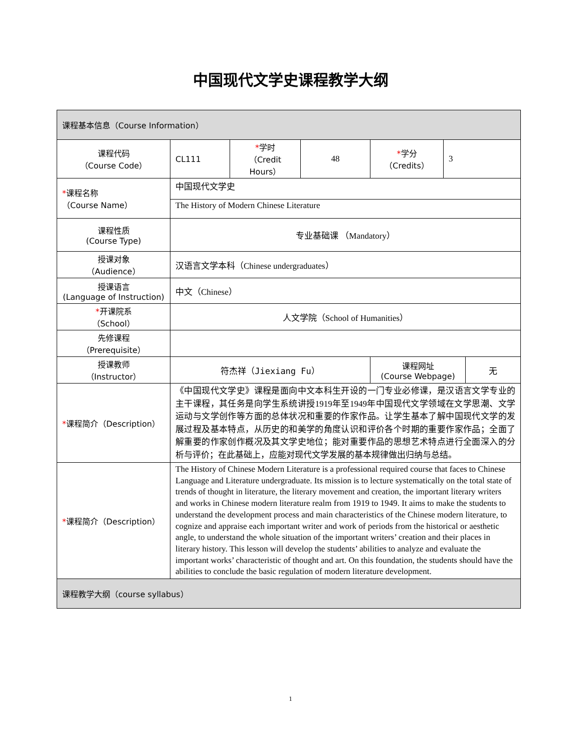中国现代文学史课程教学大纲
| 课程基本信息（Course Information） | | | | | | |
| 课程代码 （Course Code） | CL111 | * 学时 （Credit Hours） | 48 | * 学分 （Credits） | 3 | |
| * 课程名称 （Course Name） | 中国现代文学史 | | | | | |
| | The History of Modern Chinese Literature | | | | | |
| 课程性质 (Course Type) | 专业基础课 （Mandatory） | | | | | |
| 授课对象 （Audience） | 汉语言文学本科（Chinese undergraduates） | | | | | |
| 授课语言 (Language of Instruction) | 中文（Chinese） | | | | | |
| * 开课院系 （School） | 人文学院（School of Humanities） | | | | | |
| 先修课程 （Prerequisite） | | | | | | |
| 授课教师 （Instructor） | 符杰祥（Jiexiang Fu） | | | 课程网址 (Course Webpage) | | 无 |
| * 课程简介（Description） | 《中国现代文学史》课程是面向中文本科生开设的一门专业必修课，是汉语言文学专业的主干课程，其任务是向学生系统讲授1919年至1949年中国现代文学领域在文学思潮、文学运动与文学创作等方面的总体状况和重要的作家作品。让学生基本了解中国现代文学的发展过程及基本特点，从历史的和美学的角度认识和评价各个时期的重要作家作品；全面了解重要的作家创作概况及其文学史地位；能对重要作品的思想艺术特点进行全面深入的分析与评价；在此基础上，应能对现代文学发展的基本规律做出归纳与总结。 | | | | | |
| * 课程简介（Description） | The History of Chinese Modern Literature is a professional required course that faces to Chinese Language and Literature undergraduate. Its mission is to lecture systematically on the total state of trends of thought in literature, the literary movement and creation, the important literary writers and works in Chinese modern literature realm from 1919 to 1949. It aims to make the students to understand the development process and main characteristics of the Chinese modern literature, to cognize and appraise each important writer and work of periods from the historical or aesthetic angle, to understand the whole situation of the important writers’ creation and their places in literary history. This lesson will develop the students’ abilities to analyze and evaluate the important works’ characteristic of thought and art. On this foundation, the students should have the abilities to conclude the basic regulation of modern literature development. | | | | | |
| 课程教学大纲（course syllabus） | | | | | | |
1